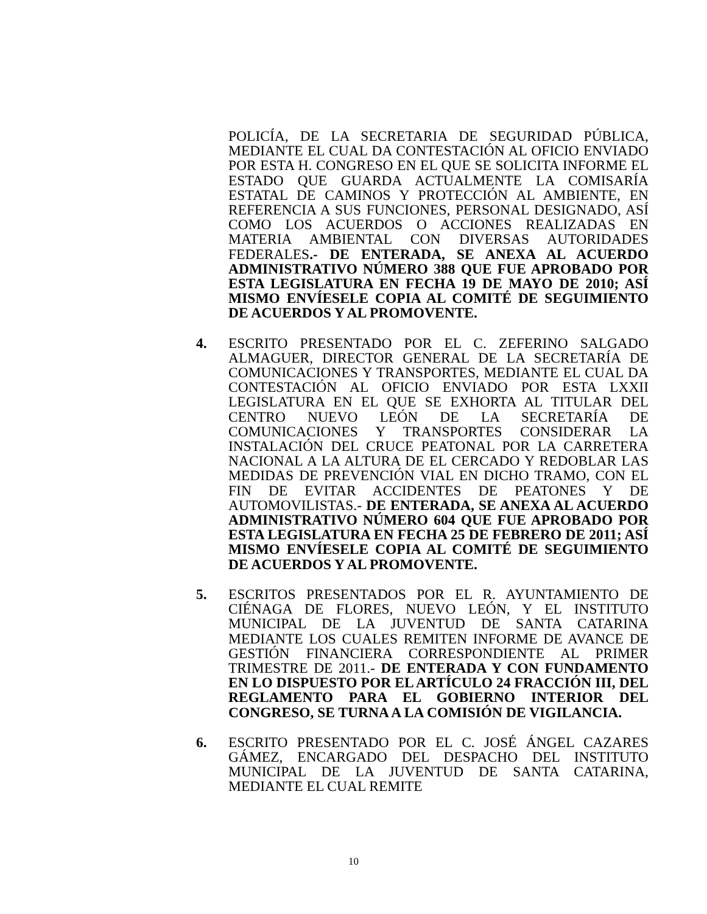POLICÍA, DE LA SECRETARIA DE SEGURIDAD PÚBLICA, MEDIANTE EL CUAL DA CONTESTACIÓN AL OFICIO ENVIADO POR ESTA H. CONGRESO EN EL QUE SE SOLICITA INFORME EL ESTADO QUE GUARDA ACTUALMENTE LA COMISARÍA ESTATAL DE CAMINOS Y PROTECCIÓN AL AMBIENTE, EN REFERENCIA A SUS FUNCIONES, PERSONAL DESIGNADO, ASÍ COMO LOS ACUERDOS O ACCIONES REALIZADAS EN MATERIA AMBIENTAL CON DIVERSAS AUTORIDADES FEDERALES.- DE ENTERADA, SE ANEXA AL ACUERDO ADMINISTRATIVO NÚMERO 388 QUE FUE APROBADO POR ESTA LEGISLATURA EN FECHA 19 DE MAYO DE 2010; ASÍ MISMO ENVÍESELE COPIA AL COMITÉ DE SEGUIMIENTO DE ACUERDOS Y AL PROMOVENTE.
4. ESCRITO PRESENTADO POR EL C. ZEFERINO SALGADO ALMAGUER, DIRECTOR GENERAL DE LA SECRETARÍA DE COMUNICACIONES Y TRANSPORTES, MEDIANTE EL CUAL DA CONTESTACIÓN AL OFICIO ENVIADO POR ESTA LXXII LEGISLATURA EN EL QUE SE EXHORTA AL TITULAR DEL CENTRO NUEVO LEÓN DE LA SECRETARÍA DE COMUNICACIONES Y TRANSPORTES CONSIDERAR LA INSTALACIÓN DEL CRUCE PEATONAL POR LA CARRETERA NACIONAL A LA ALTURA DE EL CERCADO Y REDOBLAR LAS MEDIDAS DE PREVENCIÓN VIAL EN DICHO TRAMO, CON EL FIN DE EVITAR ACCIDENTES DE PEATONES Y DE AUTOMOVILISTAS.- DE ENTERADA, SE ANEXA AL ACUERDO ADMINISTRATIVO NÚMERO 604 QUE FUE APROBADO POR ESTA LEGISLATURA EN FECHA 25 DE FEBRERO DE 2011; ASÍ MISMO ENVÍESELE COPIA AL COMITÉ DE SEGUIMIENTO DE ACUERDOS Y AL PROMOVENTE.
5. ESCRITOS PRESENTADOS POR EL R. AYUNTAMIENTO DE CIÉNAGA DE FLORES, NUEVO LEÓN, Y EL INSTITUTO MUNICIPAL DE LA JUVENTUD DE SANTA CATARINA MEDIANTE LOS CUALES REMITEN INFORME DE AVANCE DE GESTIÓN FINANCIERA CORRESPONDIENTE AL PRIMER TRIMESTRE DE 2011.- DE ENTERADA Y CON FUNDAMENTO EN LO DISPUESTO POR EL ARTÍCULO 24 FRACCIÓN III, DEL REGLAMENTO PARA EL GOBIERNO INTERIOR DEL CONGRESO, SE TURNA A LA COMISIÓN DE VIGILANCIA.
6. ESCRITO PRESENTADO POR EL C. JOSÉ ÁNGEL CAZARES GÁMEZ, ENCARGADO DEL DESPACHO DEL INSTITUTO MUNICIPAL DE LA JUVENTUD DE SANTA CATARINA, MEDIANTE EL CUAL REMITE
10